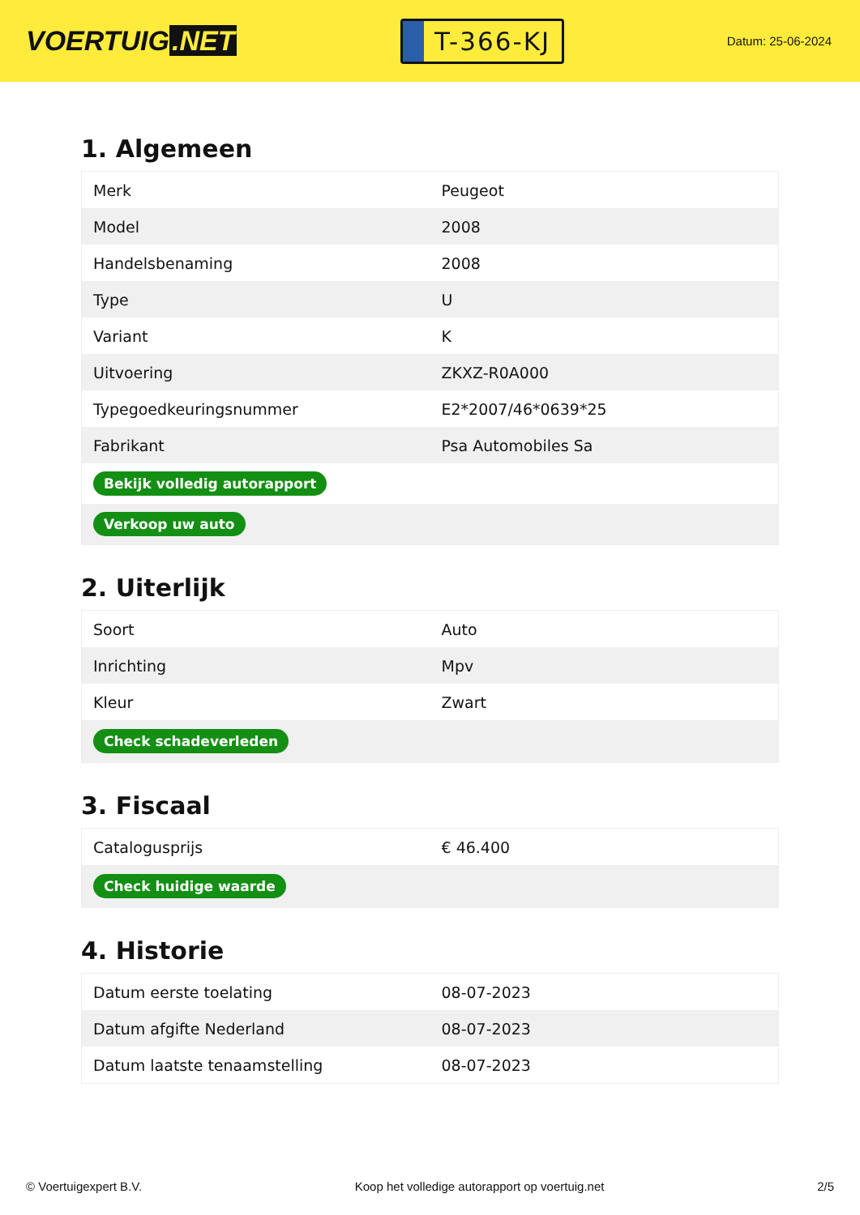VOERTUIG.NET
T-366-KJ
Datum: 25-06-2024
1. Algemeen
| Merk | Peugeot |
| Model | 2008 |
| Handelsbenaming | 2008 |
| Type | U |
| Variant | K |
| Uitvoering | ZKXZ-R0A000 |
| Typegoedkeuringsnummer | E2*2007/46*0639*25 |
| Fabrikant | Psa Automobiles Sa |
| Bekijk volledig autorapport | |
| Verkoop uw auto | |
2. Uiterlijk
| Soort | Auto |
| Inrichting | Mpv |
| Kleur | Zwart |
| Check schadeverleden | |
3. Fiscaal
| Catalogusprijs | € 46.400 |
| Check huidige waarde | |
4. Historie
| Datum eerste toelating | 08-07-2023 |
| Datum afgifte Nederland | 08-07-2023 |
| Datum laatste tenaamstelling | 08-07-2023 |
© Voertuigexpert B.V. Koop het volledige autorapport op voertuig.net 2/5